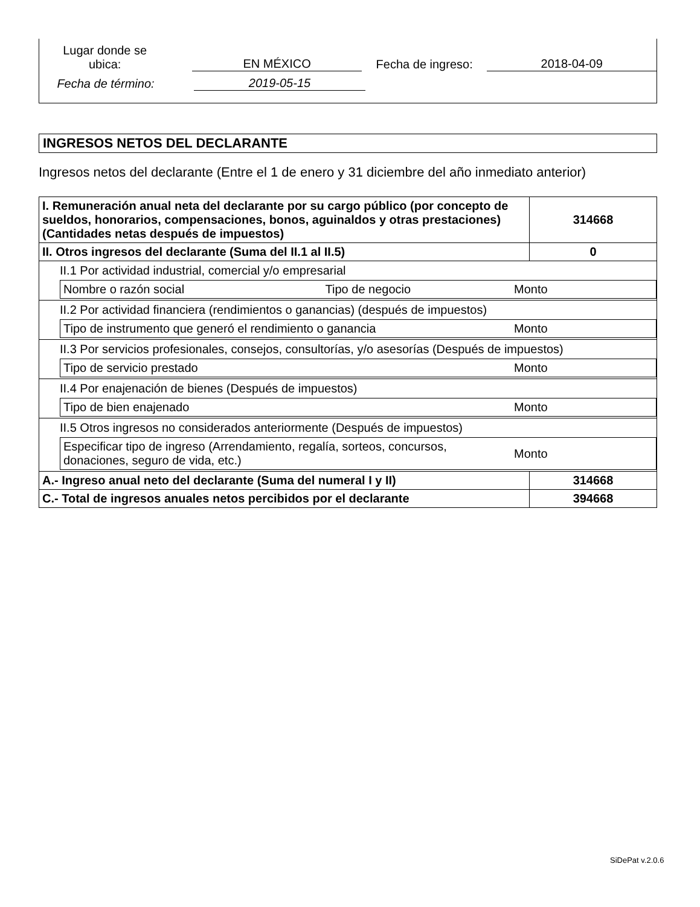Lugar donde se
ubica:
EN MÉXICO
Fecha de ingreso:
2018-04-09
Fecha de término:
2019-05-15
INGRESOS NETOS DEL DECLARANTE
Ingresos netos del declarante (Entre el 1 de enero y 31 diciembre del año inmediato anterior)
| I. Remuneración anual neta del declarante por su cargo público (por concepto de sueldos, honorarios, compensaciones, bonos, aguinaldos y otras prestaciones) (Cantidades netas después de impuestos) | 314668 |
| II. Otros ingresos del declarante (Suma del II.1 al II.5) | 0 |
| II.1 Por actividad industrial, comercial y/o empresarial / Nombre o razón social / Tipo de negocio / Monto / | |
| II.2 Por actividad financiera (rendimientos o ganancias) (después de impuestos) / Tipo de instrumento que generó el rendimiento o ganancia / Monto / | |
| II.3 Por servicios profesionales, consejos, consultorías, y/o asesorías (Después de impuestos) / Tipo de servicio prestado / Monto / | |
| II.4 Por enajenación de bienes (Después de impuestos) / Tipo de bien enajenado / Monto / | |
| II.5 Otros ingresos no considerados anteriormente (Después de impuestos) / Especificar tipo de ingreso (Arrendamiento, regalía, sorteos, concursos, donaciones, seguro de vida, etc.) / Monto / | |
| A.- Ingreso anual neto del declarante (Suma del numeral I y II) | 314668 |
| C.- Total de ingresos anuales netos percibidos por el declarante | 394668 |
SiDePat v.2.0.6